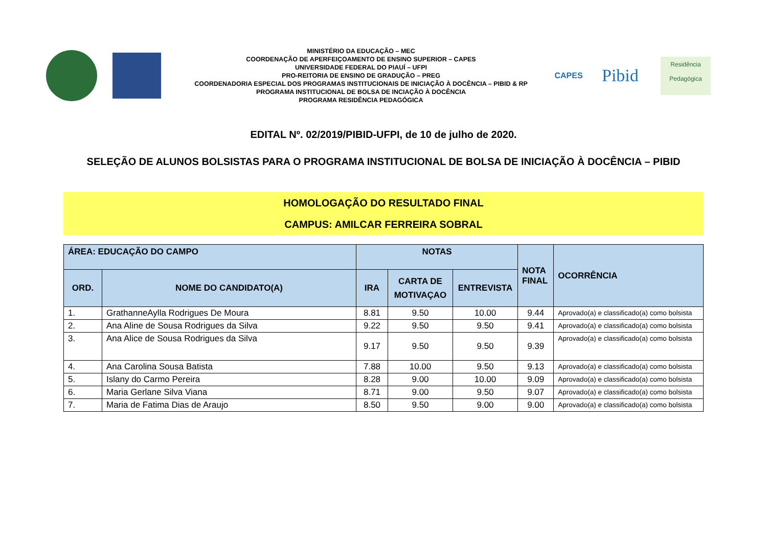MINISTÉRIO DA EDUCAÇÃO – MEC
COORDENAÇÃO DE APERFEIÇOAMENTO DE ENSINO SUPERIOR – CAPES
UNIVERSIDADE FEDERAL DO PIAUÍ – UFPI
PRO-REITORIA DE ENSINO DE GRADUÇÃO – PREG
COORDENADORIA ESPECIAL DOS PROGRAMAS INSTITUCIONAIS DE INICIAÇÃO À DOCÊNCIA – PIBID & RP
PROGRAMA INSTITUCIONAL DE BOLSA DE INCIAÇÃO À DOCÊNCIA
PROGRAMA RESIDÊNCIA PEDAGÓGICA
CAPES
Pibid
Residência
Pedagógica
EDITAL Nº. 02/2019/PIBID-UFPI, de 10 de julho de 2020.
SELEÇÃO DE ALUNOS BOLSISTAS PARA O PROGRAMA INSTITUCIONAL DE BOLSA DE INICIAÇÃO À DOCÊNCIA – PIBID
HOMOLOGAÇÃO DO RESULTADO FINAL
CAMPUS: AMILCAR FERREIRA SOBRAL
| ÁREA: EDUCAÇÃO DO CAMPO | | NOTAS | | | NOTA FINAL | OCORRÊNCIA |
| --- | --- | --- | --- | --- | --- | --- |
| ORD. | NOME DO CANDIDATO(A) | IRA | CARTA DE MOTIVAÇAO | ENTREVISTA | | |
| 1. | GrathanneAylla Rodrigues De Moura | 8.81 | 9.50 | 10.00 | 9.44 | Aprovado(a) e classificado(a) como bolsista |
| 2. | Ana Aline de Sousa Rodrigues da Silva | 9.22 | 9.50 | 9.50 | 9.41 | Aprovado(a) e classificado(a) como bolsista |
| 3. | Ana Alice de Sousa Rodrigues da Silva | 9.17 | 9.50 | 9.50 | 9.39 | Aprovado(a) e classificado(a) como bolsista |
| 4. | Ana Carolina Sousa Batista | 7.88 | 10.00 | 9.50 | 9.13 | Aprovado(a) e classificado(a) como bolsista |
| 5. | Islany do Carmo Pereira | 8.28 | 9.00 | 10.00 | 9.09 | Aprovado(a) e classificado(a) como bolsista |
| 6. | Maria Gerlane Silva Viana | 8.71 | 9.00 | 9.50 | 9.07 | Aprovado(a) e classificado(a) como bolsista |
| 7. | Maria de Fatima Dias de Araujo | 8.50 | 9.50 | 9.00 | 9.00 | Aprovado(a) e classificado(a) como bolsista |